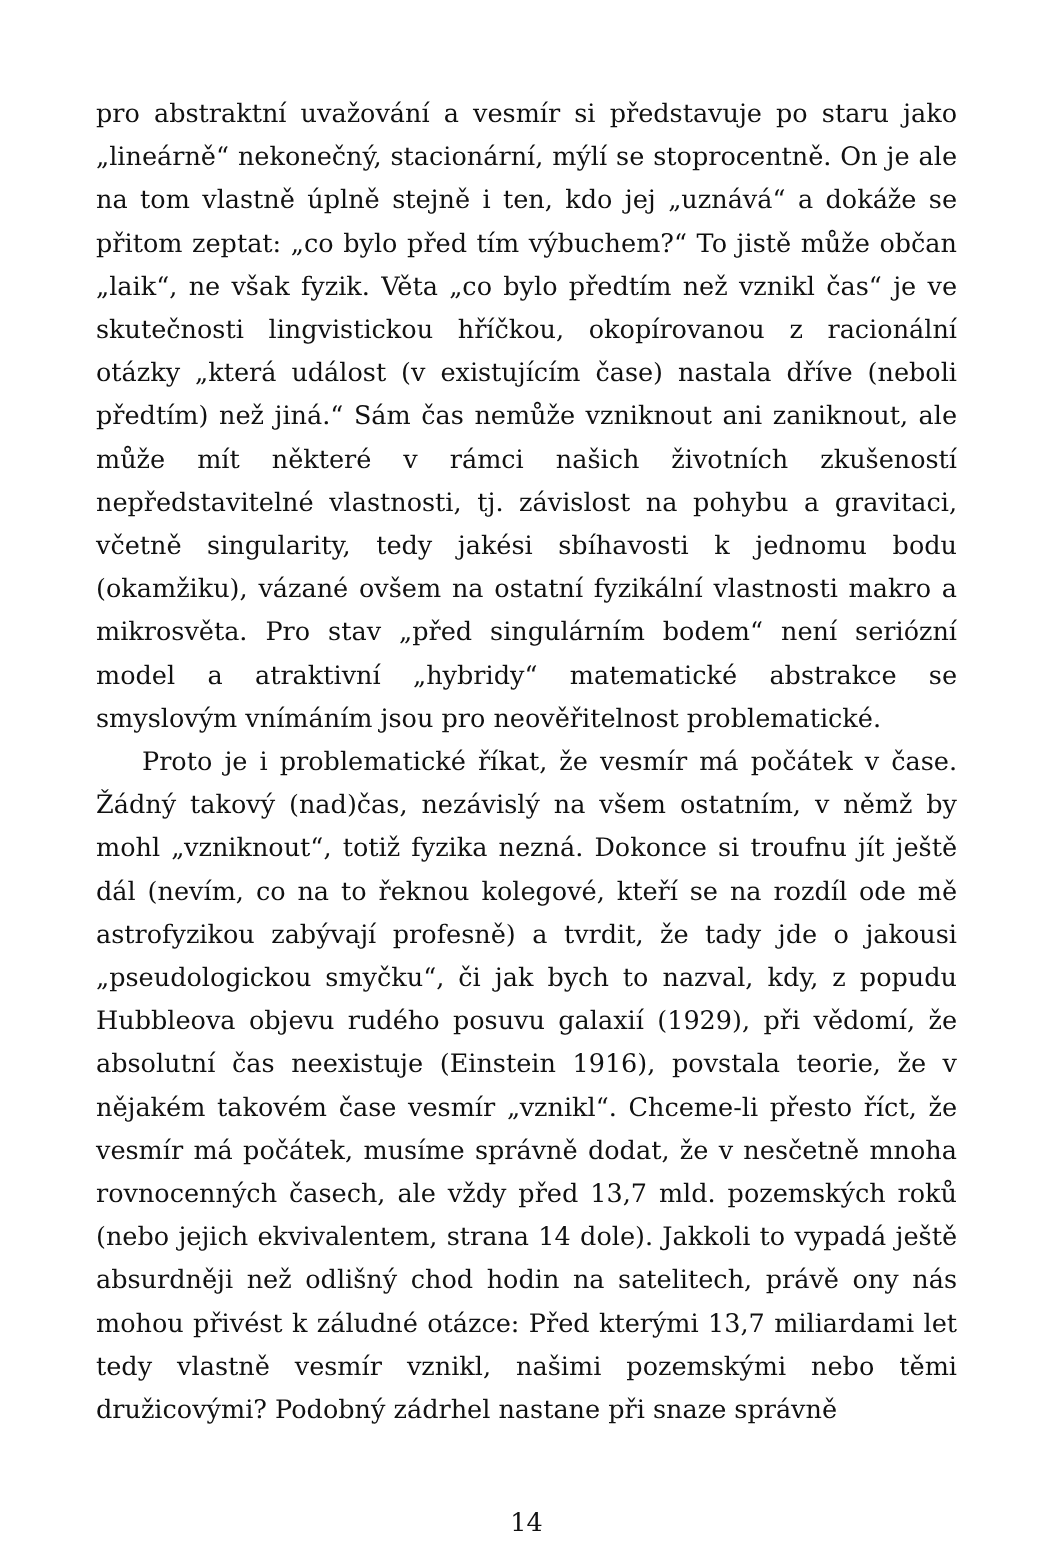pro abstraktní uvažování a vesmír si představuje po staru jako „lineárně“ nekonečný, stacionární, mýlí se stoprocentně. On je ale na tom vlastně úplně stejně i ten, kdo jej „uznává“ a dokáže se přitom zeptat: „co bylo před tím výbuchem?“ To jistě může občan „laik“, ne však fyzik. Věta „co bylo předtím než vznikl čas“ je ve skutečnosti lingvistickou hříčkou, okopírovanou z racionální otázky „která událost (v existujícím čase) nastala dříve (neboli předtím) než jiná.“ Sám čas nemůže vzniknout ani zaniknout, ale může mít některé v rámci našich životních zkušeností nepředstavitelné vlastnosti, tj. závislost na pohybu a gravitaci, včetně singularity, tedy jakési sbíhavosti k jednomu bodu (okamžiku), vázané ovšem na ostatní fyzikální vlastnosti makro a mikrosvěta. Pro stav „před singulárním bodem“ není seriózní model a atraktivní „hybridy“ matematické abstrakce se smyslovým vnímáním jsou pro neověřitelnost problematické.
Proto je i problematické říkat, že vesmír má počátek v čase. Žádný takový (nad)čas, nezávislý na všem ostatním, v němž by mohl „vzniknout“, totiž fyzika nezná. Dokonce si troufnu jít ještě dál (nevím, co na to řeknou kolegové, kteří se na rozdíl ode mě astrofyzikou zabývají profesně) a tvrdit, že tady jde o jakousi „pseudologickou smyčku“, či jak bych to nazval, kdy, z popudu Hubbleova objevu rudého posuvu galaxií (1929), při vědomí, že absolutní čas neexistuje (Einstein 1916), povstala teorie, že v nějakém takovém čase vesmír „vznikl“. Chceme-li přesto říct, že vesmír má počátek, musíme správně dodat, že v nesčetně mnoha rovnocenných časech, ale vždy před 13,7 mld. pozemských roků (nebo jejich ekvivalentem, strana 14 dole). Jakkoli to vypadá ještě absurdněji než odlišný chod hodin na satelitech, právě ony nás mohou přivést k záludné otázce: Před kterými 13,7 miliardami let tedy vlastně vesmír vznikl, našimi pozemskými nebo těmi družicovými? Podobný zádrhel nastane při snaze správně
14